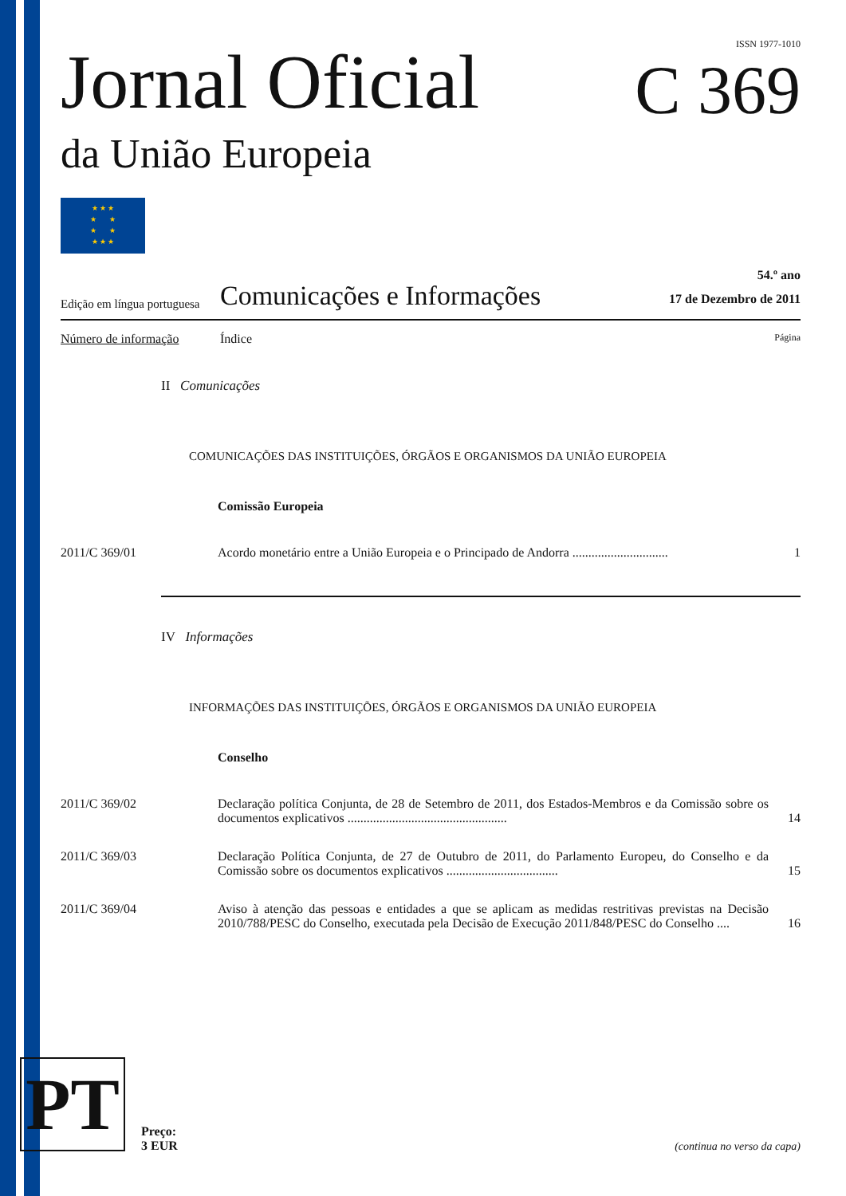ISSN 1977-1010
Jornal Oficial
C 369
da União Europeia
★ ★ ★
★ ★
★ ★
★ ★ ★
Edição em língua portuguesa
Comunicações e Informações
54.º ano
17 de Dezembro de 2011
Número de informação Índice Página
II Comunicações
COMUNICAÇÕES DAS INSTITUIÇÕES, ÓRGÃOS E ORGANISMOS DA UNIÃO EUROPEIA
Comissão Europeia
2011/C 369/01 Acordo monetário entre a União Europeia e o Principado de Andorra .............................. 1
IV Informações
INFORMAÇÕES DAS INSTITUIÇÕES, ÓRGÃOS E ORGANISMOS DA UNIÃO EUROPEIA
Conselho
2011/C 369/02 Declaração política Conjunta, de 28 de Setembro de 2011, dos Estados-Membros e da Comissão sobre os documentos explicativos .................................................. 14
2011/C 369/03 Declaração Política Conjunta, de 27 de Outubro de 2011, do Parlamento Europeu, do Conselho e da Comissão sobre os documentos explicativos ................................... 15
2011/C 369/04 Aviso à atenção das pessoas e entidades a que se aplicam as medidas restritivas previstas na Decisão 2010/788/PESC do Conselho, executada pela Decisão de Execução 2011/848/PESC do Conselho .... 16
PT
Preço:
3 EUR
(continua no verso da capa)